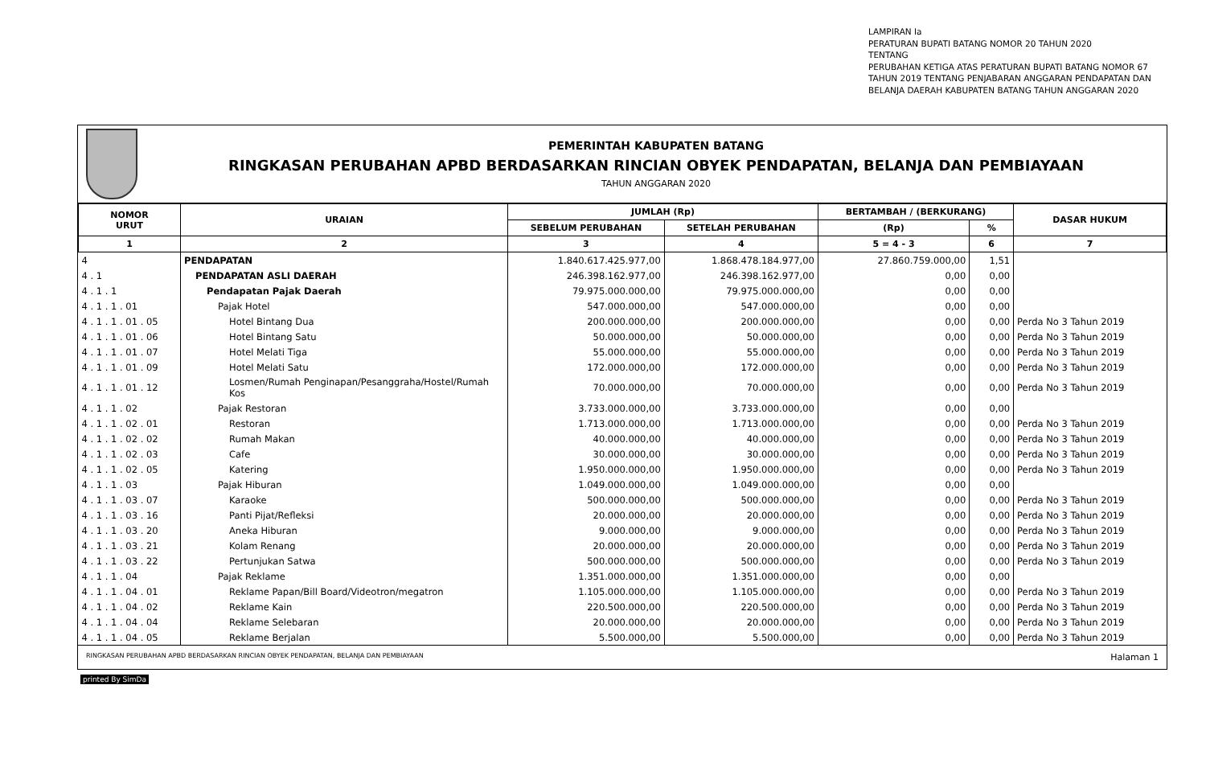LAMPIRAN Ia
PERATURAN BUPATI BATANG NOMOR 20 TAHUN 2020
TENTANG
PERUBAHAN KETIGA ATAS PERATURAN BUPATI BATANG NOMOR 67
TAHUN 2019 TENTANG PENJABARAN ANGGARAN PENDAPATAN DAN
BELANJA DAERAH KABUPATEN BATANG TAHUN ANGGARAN 2020
PEMERINTAH KABUPATEN BATANG
RINGKASAN PERUBAHAN APBD BERDASARKAN RINCIAN OBYEK PENDAPATAN, BELANJA DAN PEMBIAYAAN
TAHUN ANGGARAN 2020
| NOMOR URUT | URAIAN | JUMLAH (Rp) | | BERTAMBAH / (BERKURANG) | | DASAR HUKUM |
| --- | --- | --- | --- | --- | --- | --- |
| | | SEBELUM PERUBAHAN | SETELAH PERUBAHAN | (Rp) | % | |
| 1 | 2 | 3 | 4 | 5 = 4 - 3 | 6 | 7 |
| 4 | PENDAPATAN | 1.840.617.425.977,00 | 1.868.478.184.977,00 | 27.860.759.000,00 | 1,51 | |
| 4 . 1 | PENDAPATAN ASLI DAERAH | 246.398.162.977,00 | 246.398.162.977,00 | 0,00 | 0,00 | |
| 4 . 1 . 1 | Pendapatan Pajak Daerah | 79.975.000.000,00 | 79.975.000.000,00 | 0,00 | 0,00 | |
| 4 . 1 . 1 . 01 | Pajak Hotel | 547.000.000,00 | 547.000.000,00 | 0,00 | 0,00 | |
| 4 . 1 . 1 . 01 . 05 | Hotel Bintang Dua | 200.000.000,00 | 200.000.000,00 | 0,00 | 0,00 | Perda No 3 Tahun 2019 |
| 4 . 1 . 1 . 01 . 06 | Hotel Bintang Satu | 50.000.000,00 | 50.000.000,00 | 0,00 | 0,00 | Perda No 3 Tahun 2019 |
| 4 . 1 . 1 . 01 . 07 | Hotel Melati Tiga | 55.000.000,00 | 55.000.000,00 | 0,00 | 0,00 | Perda No 3 Tahun 2019 |
| 4 . 1 . 1 . 01 . 09 | Hotel Melati Satu | 172.000.000,00 | 172.000.000,00 | 0,00 | 0,00 | Perda No 3 Tahun 2019 |
| 4 . 1 . 1 . 01 . 12 | Losmen/Rumah Penginapan/Pesanggraha/Hostel/Rumah Kos | 70.000.000,00 | 70.000.000,00 | 0,00 | 0,00 | Perda No 3 Tahun 2019 |
| 4 . 1 . 1 . 02 | Pajak Restoran | 3.733.000.000,00 | 3.733.000.000,00 | 0,00 | 0,00 | |
| 4 . 1 . 1 . 02 . 01 | Restoran | 1.713.000.000,00 | 1.713.000.000,00 | 0,00 | 0,00 | Perda No 3 Tahun 2019 |
| 4 . 1 . 1 . 02 . 02 | Rumah Makan | 40.000.000,00 | 40.000.000,00 | 0,00 | 0,00 | Perda No 3 Tahun 2019 |
| 4 . 1 . 1 . 02 . 03 | Cafe | 30.000.000,00 | 30.000.000,00 | 0,00 | 0,00 | Perda No 3 Tahun 2019 |
| 4 . 1 . 1 . 02 . 05 | Katering | 1.950.000.000,00 | 1.950.000.000,00 | 0,00 | 0,00 | Perda No 3 Tahun 2019 |
| 4 . 1 . 1 . 03 | Pajak Hiburan | 1.049.000.000,00 | 1.049.000.000,00 | 0,00 | 0,00 | |
| 4 . 1 . 1 . 03 . 07 | Karaoke | 500.000.000,00 | 500.000.000,00 | 0,00 | 0,00 | Perda No 3 Tahun 2019 |
| 4 . 1 . 1 . 03 . 16 | Panti Pijat/Refleksi | 20.000.000,00 | 20.000.000,00 | 0,00 | 0,00 | Perda No 3 Tahun 2019 |
| 4 . 1 . 1 . 03 . 20 | Aneka Hiburan | 9.000.000,00 | 9.000.000,00 | 0,00 | 0,00 | Perda No 3 Tahun 2019 |
| 4 . 1 . 1 . 03 . 21 | Kolam Renang | 20.000.000,00 | 20.000.000,00 | 0,00 | 0,00 | Perda No 3 Tahun 2019 |
| 4 . 1 . 1 . 03 . 22 | Pertunjukan Satwa | 500.000.000,00 | 500.000.000,00 | 0,00 | 0,00 | Perda No 3 Tahun 2019 |
| 4 . 1 . 1 . 04 | Pajak Reklame | 1.351.000.000,00 | 1.351.000.000,00 | 0,00 | 0,00 | |
| 4 . 1 . 1 . 04 . 01 | Reklame Papan/Bill Board/Videotron/megatron | 1.105.000.000,00 | 1.105.000.000,00 | 0,00 | 0,00 | Perda No 3 Tahun 2019 |
| 4 . 1 . 1 . 04 . 02 | Reklame Kain | 220.500.000,00 | 220.500.000,00 | 0,00 | 0,00 | Perda No 3 Tahun 2019 |
| 4 . 1 . 1 . 04 . 04 | Reklame Selebaran | 20.000.000,00 | 20.000.000,00 | 0,00 | 0,00 | Perda No 3 Tahun 2019 |
| 4 . 1 . 1 . 04 . 05 | Reklame Berjalan | 5.500.000,00 | 5.500.000,00 | 0,00 | 0,00 | Perda No 3 Tahun 2019 |
RINGKASAN PERUBAHAN APBD BERDASARKAN RINCIAN OBYEK PENDAPATAN, BELANJA DAN PEMBIAYAAN Halaman 1
printed By SimDa